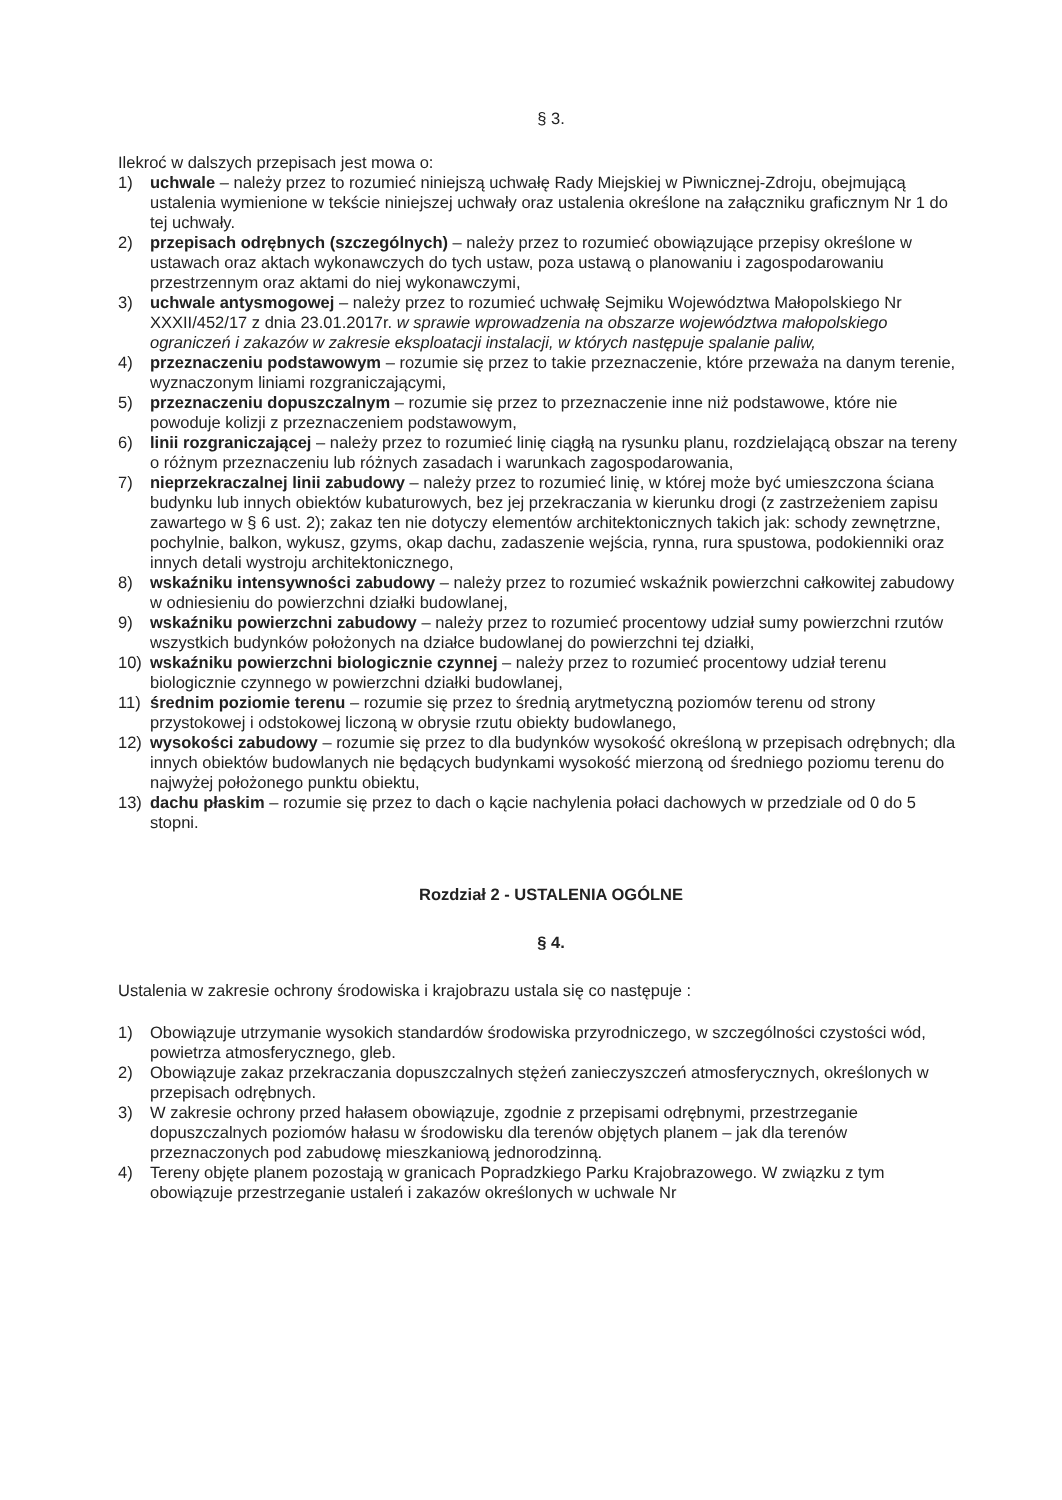§ 3.
Ilekroć w dalszych przepisach jest mowa o:
1) uchwale – należy przez to rozumieć niniejszą uchwałę Rady Miejskiej w Piwnicznej-Zdroju, obejmującą ustalenia wymienione w tekście niniejszej uchwały oraz ustalenia określone na załączniku graficznym Nr 1 do tej uchwały.
2) przepisach odrębnych (szczególnych) – należy przez to rozumieć obowiązujące przepisy określone w ustawach oraz aktach wykonawczych do tych ustaw, poza ustawą o planowaniu i zagospodarowaniu przestrzennym oraz aktami do niej wykonawczymi,
3) uchwale antysmogowej – należy przez to rozumieć uchwałę Sejmiku Województwa Małopolskiego Nr XXXII/452/17 z dnia 23.01.2017r. w sprawie wprowadzenia na obszarze województwa małopolskiego ograniczeń i zakazów w zakresie eksploatacji instalacji, w których następuje spalanie paliw,
4) przeznaczeniu podstawowym – rozumie się przez to takie przeznaczenie, które przeważa na danym terenie, wyznaczonym liniami rozgraniczającymi,
5) przeznaczeniu dopuszczalnym – rozumie się przez to przeznaczenie inne niż podstawowe, które nie powoduje kolizji z przeznaczeniem podstawowym,
6) linii rozgraniczającej – należy przez to rozumieć linię ciągłą na rysunku planu, rozdzielającą obszar na tereny o różnym przeznaczeniu lub różnych zasadach i warunkach zagospodarowania,
7) nieprzekraczalnej linii zabudowy – należy przez to rozumieć linię, w której może być umieszczona ściana budynku lub innych obiektów kubaturowych, bez jej przekraczania w kierunku drogi (z zastrzeżeniem zapisu zawartego w § 6 ust. 2); zakaz ten nie dotyczy elementów architektonicznych takich jak: schody zewnętrzne, pochylnie, balkon, wykusz, gzyms, okap dachu, zadaszenie wejścia, rynna, rura spustowa, podokienniki oraz innych detali wystroju architektonicznego,
8) wskaźniku intensywności zabudowy – należy przez to rozumieć wskaźnik powierzchni całkowitej zabudowy w odniesieniu do powierzchni działki budowlanej,
9) wskaźniku powierzchni zabudowy – należy przez to rozumieć procentowy udział sumy powierzchni rzutów wszystkich budynków położonych na działce budowlanej do powierzchni tej działki,
10) wskaźniku powierzchni biologicznie czynnej – należy przez to rozumieć procentowy udział terenu biologicznie czynnego w powierzchni działki budowlanej,
11) średnim poziomie terenu – rozumie się przez to średnią arytmetyczną poziomów terenu od strony przystokowej i odstokowej liczoną w obrysie rzutu obiekty budowlanego,
12) wysokości zabudowy – rozumie się przez to dla budynków wysokość określoną w przepisach odrębnych; dla innych obiektów budowlanych nie będących budynkami wysokość mierzoną od średniego poziomu terenu do najwyżej położonego punktu obiektu,
13) dachu płaskim – rozumie się przez to dach o kącie nachylenia połaci dachowych w przedziale od 0 do 5 stopni.
Rozdział 2 - USTALENIA OGÓLNE
§ 4.
Ustalenia w zakresie ochrony środowiska i krajobrazu ustala się co następuje :
1) Obowiązuje utrzymanie wysokich standardów środowiska przyrodniczego, w szczególności czystości wód, powietrza atmosferycznego, gleb.
2) Obowiązuje zakaz przekraczania dopuszczalnych stężeń zanieczyszczeń atmosferycznych, określonych w przepisach odrębnych.
3) W zakresie ochrony przed hałasem obowiązuje, zgodnie z przepisami odrębnymi, przestrzeganie dopuszczalnych poziomów hałasu w środowisku dla terenów objętych planem – jak dla terenów przeznaczonych pod zabudowę mieszkaniową jednorodzinną.
4) Tereny objęte planem pozostają w granicach Popradzkiego Parku Krajobrazowego. W związku z tym obowiązuje przestrzeganie ustaleń i zakazów określonych w uchwale Nr